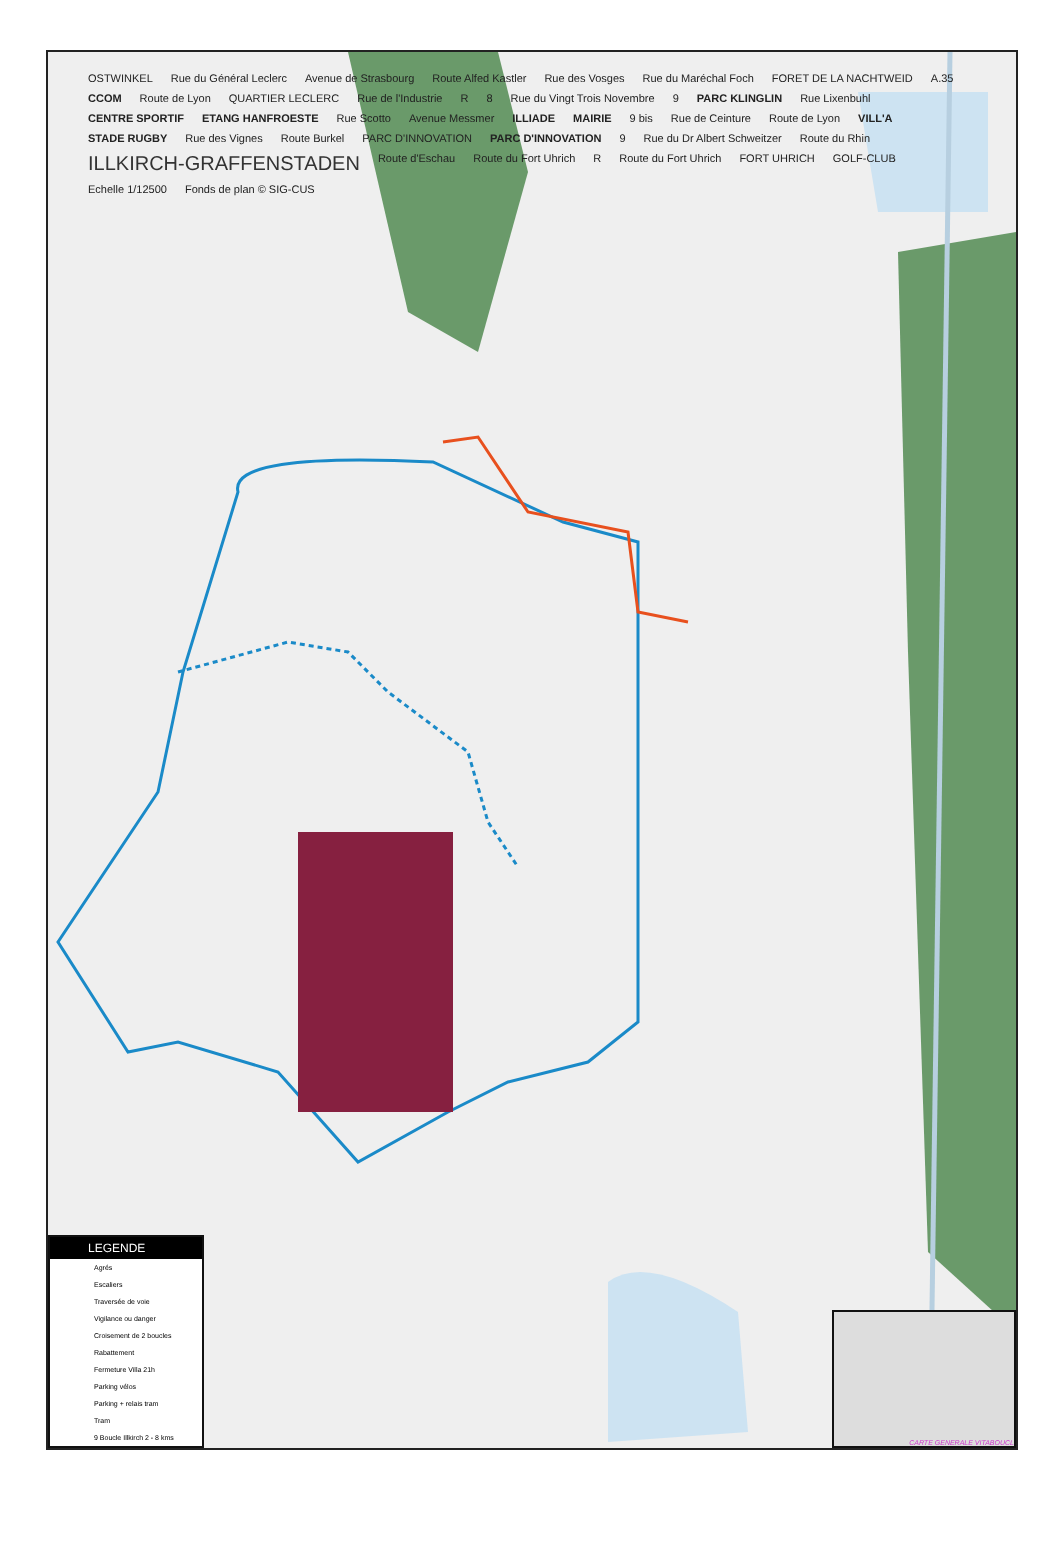OSTWINKEL Rue du Général Leclerc Avenue de Strasbourg Route Alfed Kastler Rue des Vosges Rue du Maréchal Foch FORET DE LA NACHTWEID A.35 CCOM Route de Lyon QUARTIER LECLERC Rue de l'Industrie R 8 Rue du Vingt Trois Novembre 9 PARC KLINGLIN Rue Lixenbuhl CENTRE SPORTIF ETANG HANFROESTE Rue Scotto Avenue Messmer ILLIADE MAIRIE 9 bis Rue de Ceinture Route de Lyon VILL'A STADE RUGBY Rue des Vignes Route Burkel PARC D'INNOVATION PARC D'INNOVATION 9 Rue du Dr Albert Schweitzer Route du Rhin ILLKIRCH-GRAFFENSTADEN Route d'Eschau Route du Fort Uhrich R Route du Fort Uhrich FORT UHRICH GOLF-CLUB Echelle 1/12500 Fonds de plan © SIG-CUS
LEGENDE
Agrés
Escaliers
Traversée de voie
Vigilance ou danger
Croisement de 2 boucles
Rabattement
Fermeture Villa 21h
Parking vélos
Parking + relais tram
Tram
9 Boucle Illkirch 2 - 8 kms
CARTE GENERALE VITABOUCL